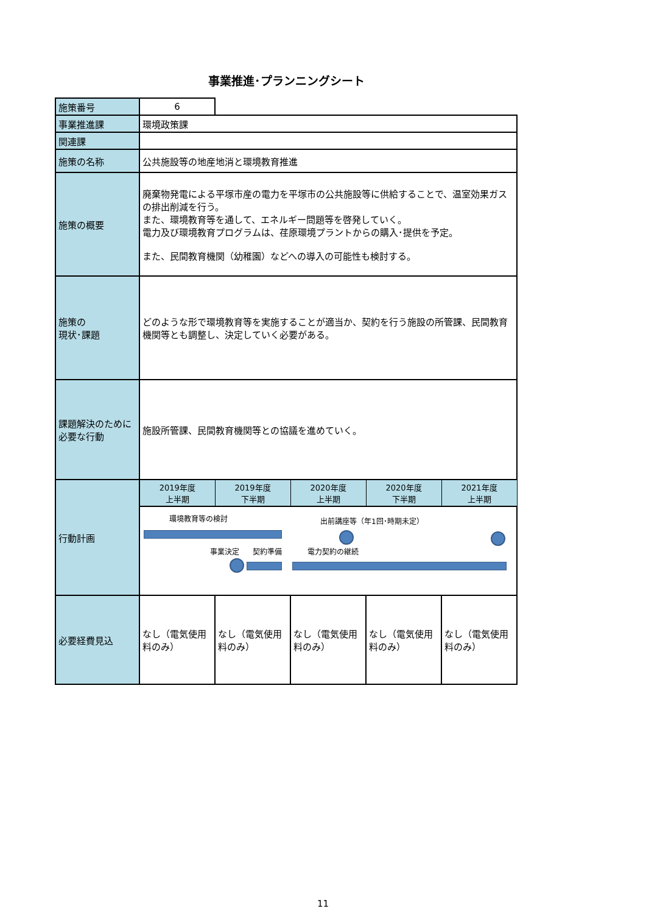事業推進･プランニングシート
| 施策番号 | 6 | | | | |
| 事業推進課 | 環境政策課 | | | | |
| 関連課 | | | | | |
| 施策の名称 | 公共施設等の地産地消と環境教育推進 | | | | |
| 施策の概要 | 廃棄物発電による平塚市産の電力を平塚市の公共施設等に供給することで、温室効果ガスの排出削減を行う。 また、環境教育等を通して、エネルギー問題等を啓発していく。 電力及び環境教育プログラムは、荏原環境プラントからの購入･提供を予定。 また、民間教育機関（幼稚園）などへの導入の可能性も検討する。 | | | | |
| 施策の 現状･課題 | どのような形で環境教育等を実施することが適当か、契約を行う施設の所管課、民間教育機関等とも調整し、決定していく必要がある。 | | | | |
| 課題解決のために必要な行動 | 施設所管課、民間教育機関等との協議を進めていく。 | | | | |
| 行動計画 | 2019年度 上半期 | 2019年度 下半期 | 2020年度 上半期 | 2020年度 下半期 | 2021年度 上半期 |
| | 環境教育等の検討 出前講座等（年1回･時期未定） 事業決定 契約準備 電力契約の継続 | | | | |
| 必要経費見込 | なし（電気使用料のみ） | なし（電気使用料のみ） | なし（電気使用料のみ） | なし（電気使用料のみ） | なし（電気使用料のみ） |
11